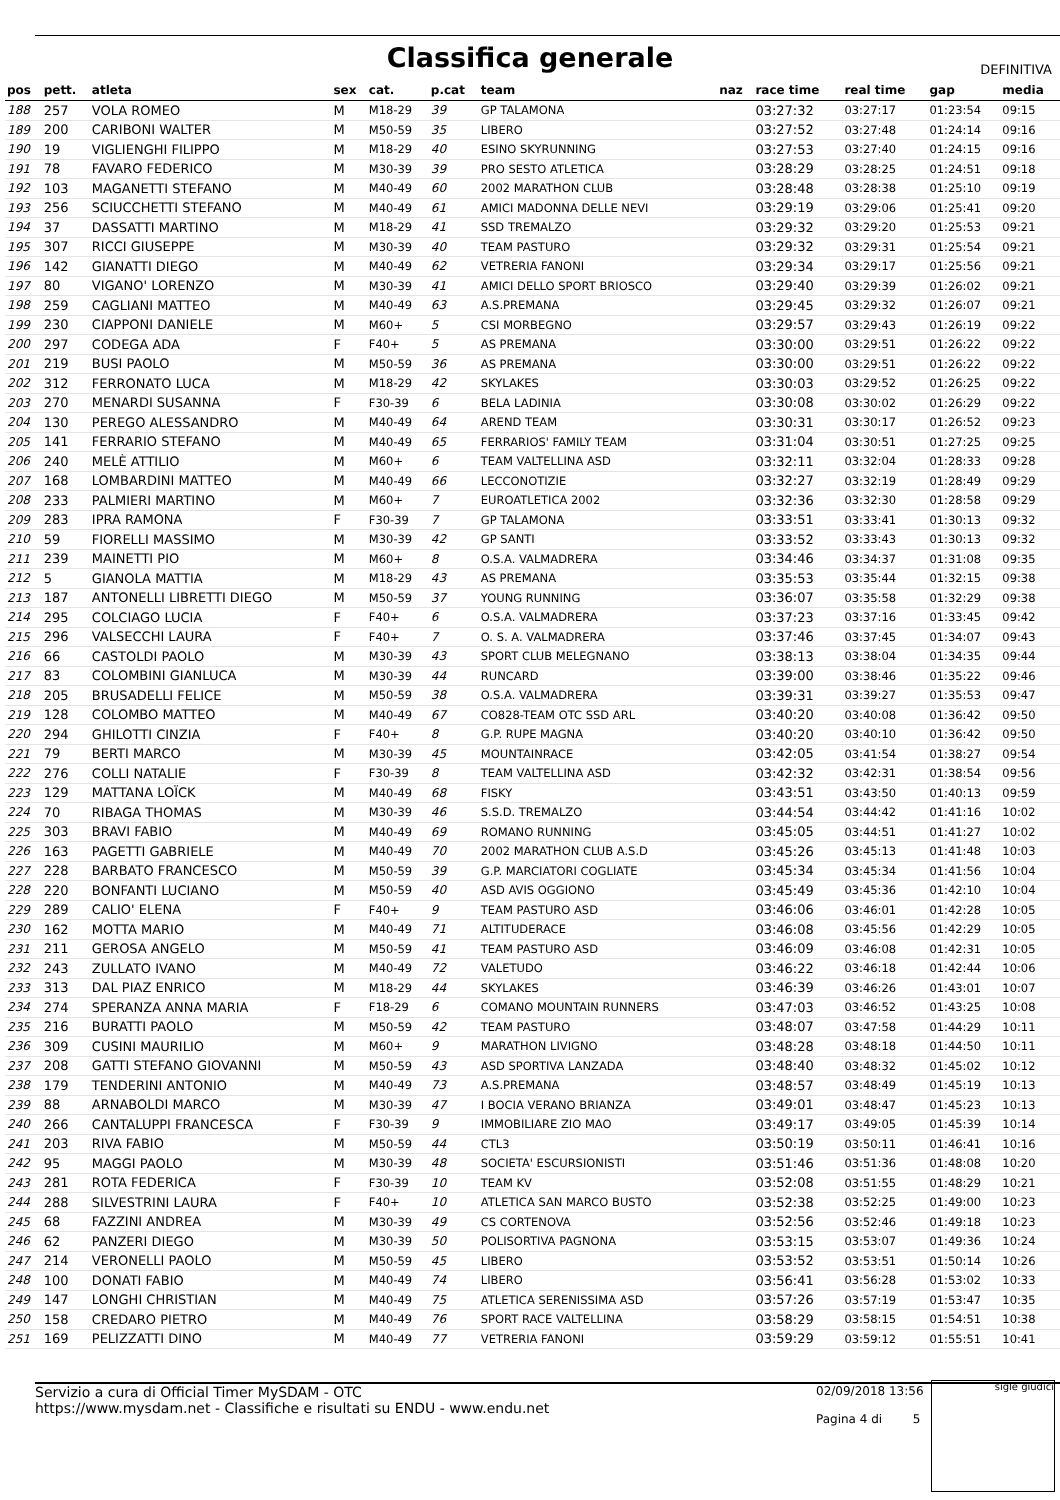Classifica generale
DEFINITIVA
| pos | pett. | atleta | sex | cat. | p.cat | team | naz | race time | real time | gap | media |
| --- | --- | --- | --- | --- | --- | --- | --- | --- | --- | --- | --- |
| 188 | 257 | VOLA ROMEO | M | M18-29 | 39 | GP TALAMONA | | 03:27:32 | 03:27:17 | 01:23:54 | 09:15 |
| 189 | 200 | CARIBONI WALTER | M | M50-59 | 35 | LIBERO | | 03:27:52 | 03:27:48 | 01:24:14 | 09:16 |
| 190 | 19 | VIGLIENGHI FILIPPO | M | M18-29 | 40 | ESINO SKYRUNNING | | 03:27:53 | 03:27:40 | 01:24:15 | 09:16 |
| 191 | 78 | FAVARO FEDERICO | M | M30-39 | 39 | PRO SESTO ATLETICA | | 03:28:29 | 03:28:25 | 01:24:51 | 09:18 |
| 192 | 103 | MAGANETTI STEFANO | M | M40-49 | 60 | 2002 MARATHON CLUB | | 03:28:48 | 03:28:38 | 01:25:10 | 09:19 |
| 193 | 256 | SCIUCCHETTI STEFANO | M | M40-49 | 61 | AMICI MADONNA DELLE NEVI | | 03:29:19 | 03:29:06 | 01:25:41 | 09:20 |
| 194 | 37 | DASSATTI MARTINO | M | M18-29 | 41 | SSD TREMALZO | | 03:29:32 | 03:29:20 | 01:25:53 | 09:21 |
| 195 | 307 | RICCI GIUSEPPE | M | M30-39 | 40 | TEAM PASTURO | | 03:29:32 | 03:29:31 | 01:25:54 | 09:21 |
| 196 | 142 | GIANATTI DIEGO | M | M40-49 | 62 | VETRERIA FANONI | | 03:29:34 | 03:29:17 | 01:25:56 | 09:21 |
| 197 | 80 | VIGANO' LORENZO | M | M30-39 | 41 | AMICI DELLO SPORT BRIOSCO | | 03:29:40 | 03:29:39 | 01:26:02 | 09:21 |
| 198 | 259 | CAGLIANI MATTEO | M | M40-49 | 63 | A.S.PREMANA | | 03:29:45 | 03:29:32 | 01:26:07 | 09:21 |
| 199 | 230 | CIAPPONI DANIELE | M | M60+ | 5 | CSI MORBEGNO | | 03:29:57 | 03:29:43 | 01:26:19 | 09:22 |
| 200 | 297 | CODEGA ADA | F | F40+ | 5 | AS PREMANA | | 03:30:00 | 03:29:51 | 01:26:22 | 09:22 |
| 201 | 219 | BUSI PAOLO | M | M50-59 | 36 | AS PREMANA | | 03:30:00 | 03:29:51 | 01:26:22 | 09:22 |
| 202 | 312 | FERRONATO LUCA | M | M18-29 | 42 | SKYLAKES | | 03:30:03 | 03:29:52 | 01:26:25 | 09:22 |
| 203 | 270 | MENARDI SUSANNA | F | F30-39 | 6 | BELA LADINIA | | 03:30:08 | 03:30:02 | 01:26:29 | 09:22 |
| 204 | 130 | PEREGO ALESSANDRO | M | M40-49 | 64 | AREND TEAM | | 03:30:31 | 03:30:17 | 01:26:52 | 09:23 |
| 205 | 141 | FERRARIO STEFANO | M | M40-49 | 65 | FERRARIOS' FAMILY TEAM | | 03:31:04 | 03:30:51 | 01:27:25 | 09:25 |
| 206 | 240 | MELÈ ATTILIO | M | M60+ | 6 | TEAM VALTELLINA ASD | | 03:32:11 | 03:32:04 | 01:28:33 | 09:28 |
| 207 | 168 | LOMBARDINI MATTEO | M | M40-49 | 66 | LECCONOTIZIE | | 03:32:27 | 03:32:19 | 01:28:49 | 09:29 |
| 208 | 233 | PALMIERI MARTINO | M | M60+ | 7 | EUROATLETICA 2002 | | 03:32:36 | 03:32:30 | 01:28:58 | 09:29 |
| 209 | 283 | IPRA RAMONA | F | F30-39 | 7 | GP TALAMONA | | 03:33:51 | 03:33:41 | 01:30:13 | 09:32 |
| 210 | 59 | FIORELLI MASSIMO | M | M30-39 | 42 | GP SANTI | | 03:33:52 | 03:33:43 | 01:30:13 | 09:32 |
| 211 | 239 | MAINETTI PIO | M | M60+ | 8 | O.S.A. VALMADRERA | | 03:34:46 | 03:34:37 | 01:31:08 | 09:35 |
| 212 | 5 | GIANOLA MATTIA | M | M18-29 | 43 | AS PREMANA | | 03:35:53 | 03:35:44 | 01:32:15 | 09:38 |
| 213 | 187 | ANTONELLI LIBRETTI DIEGO | M | M50-59 | 37 | YOUNG RUNNING | | 03:36:07 | 03:35:58 | 01:32:29 | 09:38 |
| 214 | 295 | COLCIAGO LUCIA | F | F40+ | 6 | O.S.A. VALMADRERA | | 03:37:23 | 03:37:16 | 01:33:45 | 09:42 |
| 215 | 296 | VALSECCHI LAURA | F | F40+ | 7 | O. S. A. VALMADRERA | | 03:37:46 | 03:37:45 | 01:34:07 | 09:43 |
| 216 | 66 | CASTOLDI PAOLO | M | M30-39 | 43 | SPORT CLUB MELEGNANO | | 03:38:13 | 03:38:04 | 01:34:35 | 09:44 |
| 217 | 83 | COLOMBINI GIANLUCA | M | M30-39 | 44 | RUNCARD | | 03:39:00 | 03:38:46 | 01:35:22 | 09:46 |
| 218 | 205 | BRUSADELLI FELICE | M | M50-59 | 38 | O.S.A. VALMADRERA | | 03:39:31 | 03:39:27 | 01:35:53 | 09:47 |
| 219 | 128 | COLOMBO MATTEO | M | M40-49 | 67 | CO828-TEAM OTC SSD ARL | | 03:40:20 | 03:40:08 | 01:36:42 | 09:50 |
| 220 | 294 | GHILOTTI CINZIA | F | F40+ | 8 | G.P. RUPE MAGNA | | 03:40:20 | 03:40:10 | 01:36:42 | 09:50 |
| 221 | 79 | BERTI MARCO | M | M30-39 | 45 | MOUNTAINRACE | | 03:42:05 | 03:41:54 | 01:38:27 | 09:54 |
| 222 | 276 | COLLI NATALIE | F | F30-39 | 8 | TEAM VALTELLINA ASD | | 03:42:32 | 03:42:31 | 01:38:54 | 09:56 |
| 223 | 129 | MATTANA LOÏCK | M | M40-49 | 68 | FISKY | | 03:43:51 | 03:43:50 | 01:40:13 | 09:59 |
| 224 | 70 | RIBAGA THOMAS | M | M30-39 | 46 | S.S.D. TREMALZO | | 03:44:54 | 03:44:42 | 01:41:16 | 10:02 |
| 225 | 303 | BRAVI FABIO | M | M40-49 | 69 | ROMANO RUNNING | | 03:45:05 | 03:44:51 | 01:41:27 | 10:02 |
| 226 | 163 | PAGETTI GABRIELE | M | M40-49 | 70 | 2002 MARATHON CLUB A.S.D | | 03:45:26 | 03:45:13 | 01:41:48 | 10:03 |
| 227 | 228 | BARBATO FRANCESCO | M | M50-59 | 39 | G.P. MARCIATORI COGLIATE | | 03:45:34 | 03:45:34 | 01:41:56 | 10:04 |
| 228 | 220 | BONFANTI LUCIANO | M | M50-59 | 40 | ASD AVIS OGGIONO | | 03:45:49 | 03:45:36 | 01:42:10 | 10:04 |
| 229 | 289 | CALIO' ELENA | F | F40+ | 9 | TEAM PASTURO ASD | | 03:46:06 | 03:46:01 | 01:42:28 | 10:05 |
| 230 | 162 | MOTTA MARIO | M | M40-49 | 71 | ALTITUDERACE | | 03:46:08 | 03:45:56 | 01:42:29 | 10:05 |
| 231 | 211 | GEROSA ANGELO | M | M50-59 | 41 | TEAM PASTURO ASD | | 03:46:09 | 03:46:08 | 01:42:31 | 10:05 |
| 232 | 243 | ZULLATO IVANO | M | M40-49 | 72 | VALETUDO | | 03:46:22 | 03:46:18 | 01:42:44 | 10:06 |
| 233 | 313 | DAL PIAZ ENRICO | M | M18-29 | 44 | SKYLAKES | | 03:46:39 | 03:46:26 | 01:43:01 | 10:07 |
| 234 | 274 | SPERANZA ANNA MARIA | F | F18-29 | 6 | COMANO MOUNTAIN RUNNERS | | 03:47:03 | 03:46:52 | 01:43:25 | 10:08 |
| 235 | 216 | BURATTI PAOLO | M | M50-59 | 42 | TEAM PASTURO | | 03:48:07 | 03:47:58 | 01:44:29 | 10:11 |
| 236 | 309 | CUSINI MAURILIO | M | M60+ | 9 | MARATHON LIVIGNO | | 03:48:28 | 03:48:18 | 01:44:50 | 10:11 |
| 237 | 208 | GATTI STEFANO GIOVANNI | M | M50-59 | 43 | ASD SPORTIVA LANZADA | | 03:48:40 | 03:48:32 | 01:45:02 | 10:12 |
| 238 | 179 | TENDERINI ANTONIO | M | M40-49 | 73 | A.S.PREMANA | | 03:48:57 | 03:48:49 | 01:45:19 | 10:13 |
| 239 | 88 | ARNABOLDI MARCO | M | M30-39 | 47 | I BOCIA VERANO BRIANZA | | 03:49:01 | 03:48:47 | 01:45:23 | 10:13 |
| 240 | 266 | CANTALUPPI FRANCESCA | F | F30-39 | 9 | IMMOBILIARE ZIO MAO | | 03:49:17 | 03:49:05 | 01:45:39 | 10:14 |
| 241 | 203 | RIVA FABIO | M | M50-59 | 44 | CTL3 | | 03:50:19 | 03:50:11 | 01:46:41 | 10:16 |
| 242 | 95 | MAGGI PAOLO | M | M30-39 | 48 | SOCIETA' ESCURSIONISTI | | 03:51:46 | 03:51:36 | 01:48:08 | 10:20 |
| 243 | 281 | ROTA FEDERICA | F | F30-39 | 10 | TEAM KV | | 03:52:08 | 03:51:55 | 01:48:29 | 10:21 |
| 244 | 288 | SILVESTRINI LAURA | F | F40+ | 10 | ATLETICA SAN MARCO BUSTO | | 03:52:38 | 03:52:25 | 01:49:00 | 10:23 |
| 245 | 68 | FAZZINI ANDREA | M | M30-39 | 49 | CS CORTENOVA | | 03:52:56 | 03:52:46 | 01:49:18 | 10:23 |
| 246 | 62 | PANZERI DIEGO | M | M30-39 | 50 | POLISORTIVA PAGNONA | | 03:53:15 | 03:53:07 | 01:49:36 | 10:24 |
| 247 | 214 | VERONELLI PAOLO | M | M50-59 | 45 | LIBERO | | 03:53:52 | 03:53:51 | 01:50:14 | 10:26 |
| 248 | 100 | DONATI FABIO | M | M40-49 | 74 | LIBERO | | 03:56:41 | 03:56:28 | 01:53:02 | 10:33 |
| 249 | 147 | LONGHI CHRISTIAN | M | M40-49 | 75 | ATLETICA SERENISSIMA ASD | | 03:57:26 | 03:57:19 | 01:53:47 | 10:35 |
| 250 | 158 | CREDARO PIETRO | M | M40-49 | 76 | SPORT RACE VALTELLINA | | 03:58:29 | 03:58:15 | 01:54:51 | 10:38 |
| 251 | 169 | PELIZZATTI DINO | M | M40-49 | 77 | VETRERIA FANONI | | 03:59:29 | 03:59:12 | 01:55:51 | 10:41 |
Servizio a cura di Official Timer MySDAM - OTC
https://www.mysdam.net - Classifiche e risultati su ENDU - www.endu.net
02/09/2018 13:56
Pagina 4 di 5
sigle giudici